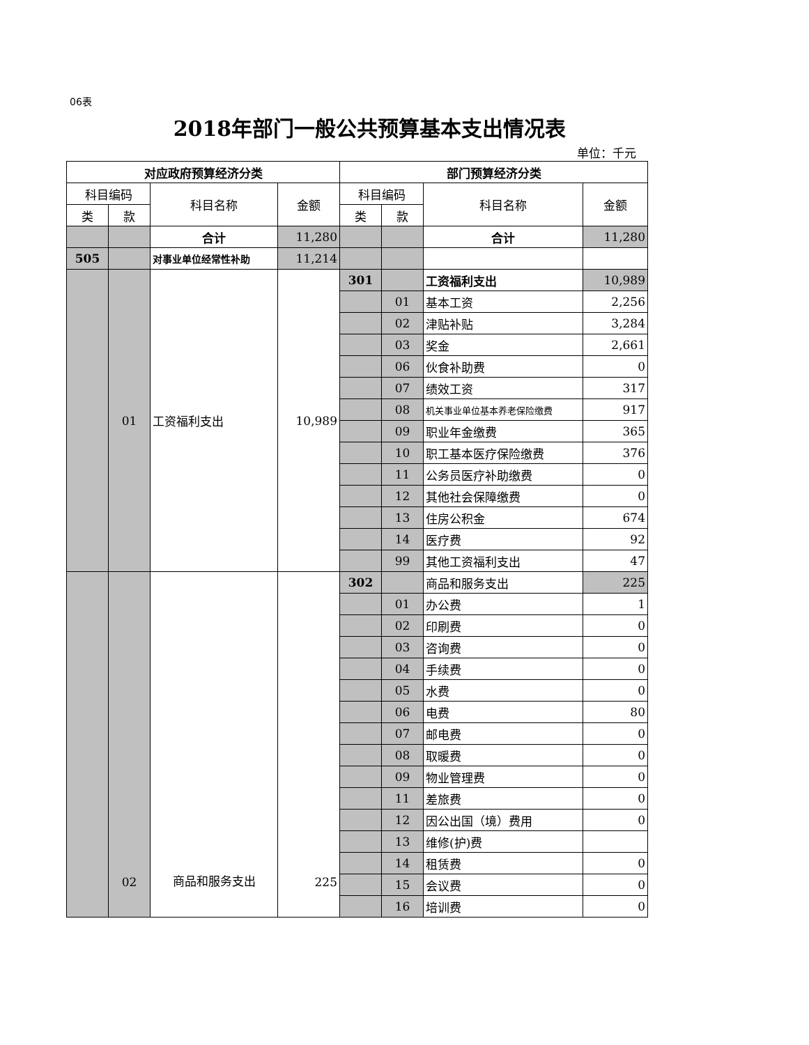06表
2018年部门一般公共预算基本支出情况表
单位：千元
| 对应政府预算经济分类 | | | | 部门预算经济分类 | | | |
| --- | --- | --- | --- | --- | --- | --- | --- |
| 科目编码 | | 科目名称 | 金额 | 科目编码 | | 科目名称 | 金额 |
| 类 | 款 | | | 类 | 款 | | |
| | | 合计 | 11,280 | | | 合计 | 11,280 |
| 505 | | 对事业单位经常性补助 | 11,214 | | | | |
| | 01 | 工资福利支出 | 10,989 | 301 | | 工资福利支出 | 10,989 |
| | | | | | 01 | 基本工资 | 2,256 |
| | | | | | 02 | 津贴补贴 | 3,284 |
| | | | | | 03 | 奖金 | 2,661 |
| | | | | | 06 | 伙食补助费 | 0 |
| | | | | | 07 | 绩效工资 | 317 |
| | | | | | 08 | 机关事业单位基本养老保险缴费 | 917 |
| | | | | | 09 | 职业年金缴费 | 365 |
| | | | | | 10 | 职工基本医疗保险缴费 | 376 |
| | | | | | 11 | 公务员医疗补助缴费 | 0 |
| | | | | | 12 | 其他社会保障缴费 | 0 |
| | | | | | 13 | 住房公积金 | 674 |
| | | | | | 14 | 医疗费 | 92 |
| | | | | | 99 | 其他工资福利支出 | 47 |
| | 02 | 商品和服务支出 | 225 | 302 | | 商品和服务支出 | 225 |
| | | | | | 01 | 办公费 | 1 |
| | | | | | 02 | 印刷费 | 0 |
| | | | | | 03 | 咨询费 | 0 |
| | | | | | 04 | 手续费 | 0 |
| | | | | | 05 | 水费 | 0 |
| | | | | | 06 | 电费 | 80 |
| | | | | | 07 | 邮电费 | 0 |
| | | | | | 08 | 取暖费 | 0 |
| | | | | | 09 | 物业管理费 | 0 |
| | | | | | 11 | 差旅费 | 0 |
| | | | | | 12 | 因公出国（境）费用 | 0 |
| | | | | | 13 | 维修(护)费 | |
| | | | | | 14 | 租赁费 | 0 |
| | | | | | 15 | 会议费 | 0 |
| | | | | | 16 | 培训费 | 0 |